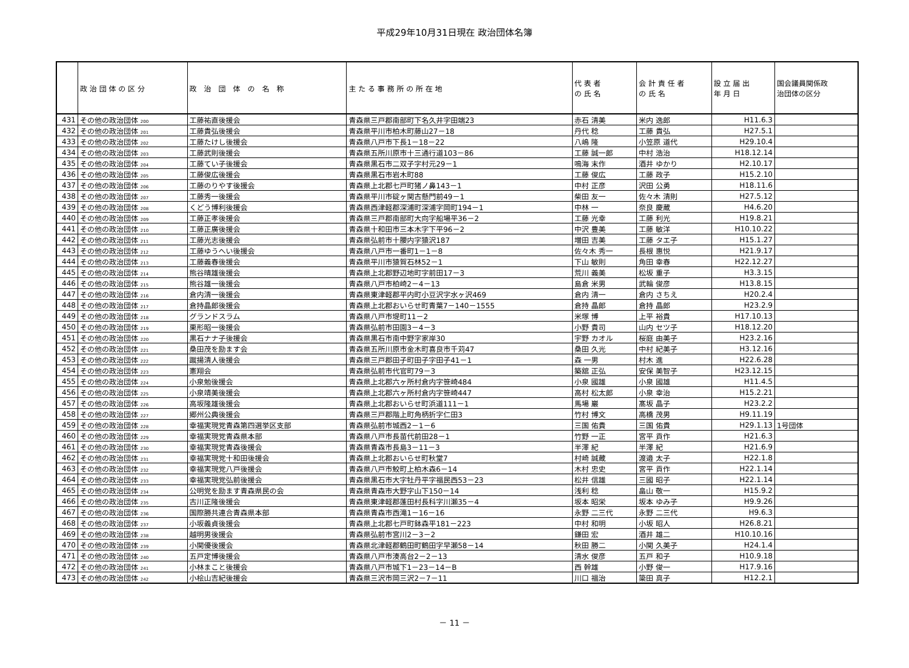平成29年10月31日現在 政治団体名簿
| | 政 治 団 体 の 区 分 | 政 治 団 体 の 名 称 | 主 た る 事 務 所 の 所 在 地 | 代 表 者 の 氏 名 | 会 計 責 任 者 の 氏 名 | 設 立 届 出 年 月 日 | 国会議員関係政 治団体の区分 |
| --- | --- | --- | --- | --- | --- | --- | --- |
| 431 | その他の政治団体 200 | 工藤祐直後援会 | 青森県三戸郡南部町下名久井字田端23 | 赤石 清美 | 米内 逸郎 | H11.6.3 | |
| 432 | その他の政治団体 201 | 工藤貴弘後援会 | 青森県平川市柏木町藤山27－18 | 丹代 稔 | 工藤 貴弘 | H27.5.1 | |
| 433 | その他の政治団体 202 | 工藤たけし後援会 | 青森県八戸市下長1－18－22 | 八嶋 隆 | 小笠原 道代 | H29.10.4 | |
| 434 | その他の政治団体 203 | 工藤武則後援会 | 青森県五所川原市十三通行道103－86 | 工藤 誠一郎 | 中村 浩治 | H18.12.14 | |
| 435 | その他の政治団体 204 | 工藤てい子後援会 | 青森県黒石市二双子字村元29－1 | 鳴海 末作 | 酒井 ゆかり | H2.10.17 | |
| 436 | その他の政治団体 205 | 工藤俊広後援会 | 青森県黒石市岩木町88 | 工藤 俊広 | 工藤 政子 | H15.2.10 | |
| 437 | その他の政治団体 206 | 工藤のりやす後援会 | 青森県上北郡七戸町猪ノ鼻143－1 | 中村 正彦 | 沢田 公勇 | H18.11.6 | |
| 438 | その他の政治団体 207 | 工藤秀一後援会 | 青森県平川市碇ヶ関古懸門前49－1 | 柴田 友一 | 佐々木 清則 | H27.5.12 | |
| 439 | その他の政治団体 208 | くどう博利後援会 | 青森県西津軽郡深浦町深浦字岡町194－1 | 中林 一 | 奈良 慶蔵 | H4.6.20 | |
| 440 | その他の政治団体 209 | 工藤正孝後援会 | 青森県三戸郡南部町大向字船場平36－2 | 工藤 光幸 | 工藤 利光 | H19.8.21 | |
| 441 | その他の政治団体 210 | 工藤正廣後援会 | 青森県十和田市三本木字下平96－2 | 中沢 豊美 | 工藤 敏洋 | H10.10.22 | |
| 442 | その他の政治団体 211 | 工藤光志後援会 | 青森県弘前市十腰内字猿沢187 | 増田 吉美 | 工藤 タエ子 | H15.1.27 | |
| 443 | その他の政治団体 212 | 工藤ゆうへい後援会 | 青森県八戸市一番町1－1－8 | 佐々木 秀一 | 長根 惠悦 | H21.9.17 | |
| 444 | その他の政治団体 213 | 工藤義春後援会 | 青森県平川市猿賀石林52－1 | 下山 敏則 | 角田 幸春 | H22.12.27 | |
| 445 | その他の政治団体 214 | 熊谷晴雄後援会 | 青森県上北郡野辺地町字前田17－3 | 荒川 義美 | 松坂 重子 | H3.3.15 | |
| 446 | その他の政治団体 215 | 熊谷雄一後援会 | 青森県八戸市柏崎2－4－13 | 島倉 米男 | 武輪 俊彦 | H13.8.15 | |
| 447 | その他の政治団体 216 | 倉内清一後援会 | 青森県東津軽郡平内町小豆沢字水ヶ沢469 | 倉内 清一 | 倉内 さちえ | H20.2.4 | |
| 448 | その他の政治団体 217 | 倉持晶郎後援会 | 青森県上北郡おいらせ町青葉7－140－1555 | 倉持 晶郎 | 倉持 晶郎 | H23.2.9 | |
| 449 | その他の政治団体 218 | グランドスラム | 青森県八戸市堤町11－2 | 米塚 博 | 上平 裕貴 | H17.10.13 | |
| 450 | その他の政治団体 219 | 栗形昭一後援会 | 青森県弘前市田園3－4－3 | 小野 貴司 | 山内 セツ子 | H18.12.20 | |
| 451 | その他の政治団体 220 | 黒石ナナ子後援会 | 青森県黒石市南中野字家岸30 | 宇野 カオル | 桜庭 由美子 | H23.2.16 | |
| 452 | その他の政治団体 221 | 桑田茂を励ます会 | 青森県五所川原市金木町喜良市千苅47 | 桑田 久光 | 中村 紀美子 | H3.12.16 | |
| 453 | その他の政治団体 222 | 蹴揚清人後援会 | 青森県三戸郡田子町田子字田子41－1 | 森 一男 | 村木 進 | H22.6.28 | |
| 454 | その他の政治団体 223 | 憲翔会 | 青森県弘前市代官町79－3 | 築舘 正弘 | 安保 美智子 | H23.12.15 | |
| 455 | その他の政治団体 224 | 小泉勉後援会 | 青森県上北郡六ヶ所村倉内字笹崎484 | 小泉 國雄 | 小泉 國雄 | H11.4.5 | |
| 456 | その他の政治団体 225 | 小泉靖美後援会 | 青森県上北郡六ヶ所村倉内字笹崎447 | 高村 松太郎 | 小泉 幸治 | H15.2.21 | |
| 457 | その他の政治団体 226 | 高坂隆雄後援会 | 青森県上北郡おいらせ町浜道111－1 | 馬場 巖 | 髙坂 晶子 | H23.2.2 | |
| 458 | その他の政治団体 227 | 郷州公典後援会 | 青森県三戸郡階上町角柄折字仁田3 | 竹村 博文 | 高橋 茂男 | H9.11.19 | |
| 459 | その他の政治団体 228 | 幸福実現党青森第四選挙区支部 | 青森県弘前市城西2－1－6 | 三国 佑貴 | 三国 佑貴 | H29.1.13 | 1号団体 |
| 460 | その他の政治団体 229 | 幸福実現党青森県本部 | 青森県八戸市長苗代前田28－1 | 竹野 一正 | 宮平 貢作 | H21.6.3 | |
| 461 | その他の政治団体 230 | 幸福実現党青森後援会 | 青森県青森市長島3－11－3 | 半澤 紀 | 半澤 紀 | H21.6.9 | |
| 462 | その他の政治団体 231 | 幸福実現党十和田後援会 | 青森県上北郡おいらせ町秋堂7 | 村崎 誠蔵 | 渡邉 太子 | H22.1.8 | |
| 463 | その他の政治団体 232 | 幸福実現党八戸後援会 | 青森県八戸市鮫町上柏木森6－14 | 木村 忠史 | 宮平 貢作 | H22.1.14 | |
| 464 | その他の政治団体 233 | 幸福実現党弘前後援会 | 青森県黒石市大字牡丹平字福民西53－23 | 松井 信雄 | 三國 昭子 | H22.1.14 | |
| 465 | その他の政治団体 234 | 公明党を励ます青森県民の会 | 青森県青森市大野字山下150－14 | 浅利 稔 | 畠山 敬一 | H15.9.2 | |
| 466 | その他の政治団体 235 | 古川正隆後援会 | 青森県東津軽郡蓬田村長科字川瀬35－4 | 坂本 昭栄 | 坂本 ゆみ子 | H9.9.26 | |
| 467 | その他の政治団体 236 | 国際勝共連合青森県本部 | 青森県青森市西滝1－16－16 | 永野 二三代 | 永野 二三代 | H9.6.3 | |
| 468 | その他の政治団体 237 | 小坂義貞後援会 | 青森県上北郡七戸町鉢森平181－223 | 中村 和明 | 小坂 昭人 | H26.8.21 | |
| 469 | その他の政治団体 238 | 越明男後援会 | 青森県弘前市宮川2－3－2 | 鎌田 宏 | 酒井 雄二 | H10.10.16 | |
| 470 | その他の政治団体 239 | 小関優後援会 | 青森県北津軽郡鶴田町鶴田字早瀬58－14 | 秋田 勝二 | 小関 久美子 | H24.1.4 | |
| 471 | その他の政治団体 240 | 五戸定博後援会 | 青森県八戸市湊高台2－2－13 | 清水 俊彦 | 五戸 和子 | H10.9.18 | |
| 472 | その他の政治団体 241 | 小林まこと後援会 | 青森県八戸市城下1－23－14－B | 西 幹雄 | 小野 俊一 | H17.9.16 | |
| 473 | その他の政治団体 242 | 小桧山吉紀後援会 | 青森県三沢市岡三沢2－7－11 | 川口 福治 | 簗田 真子 | H12.2.1 | |
－ 11 －